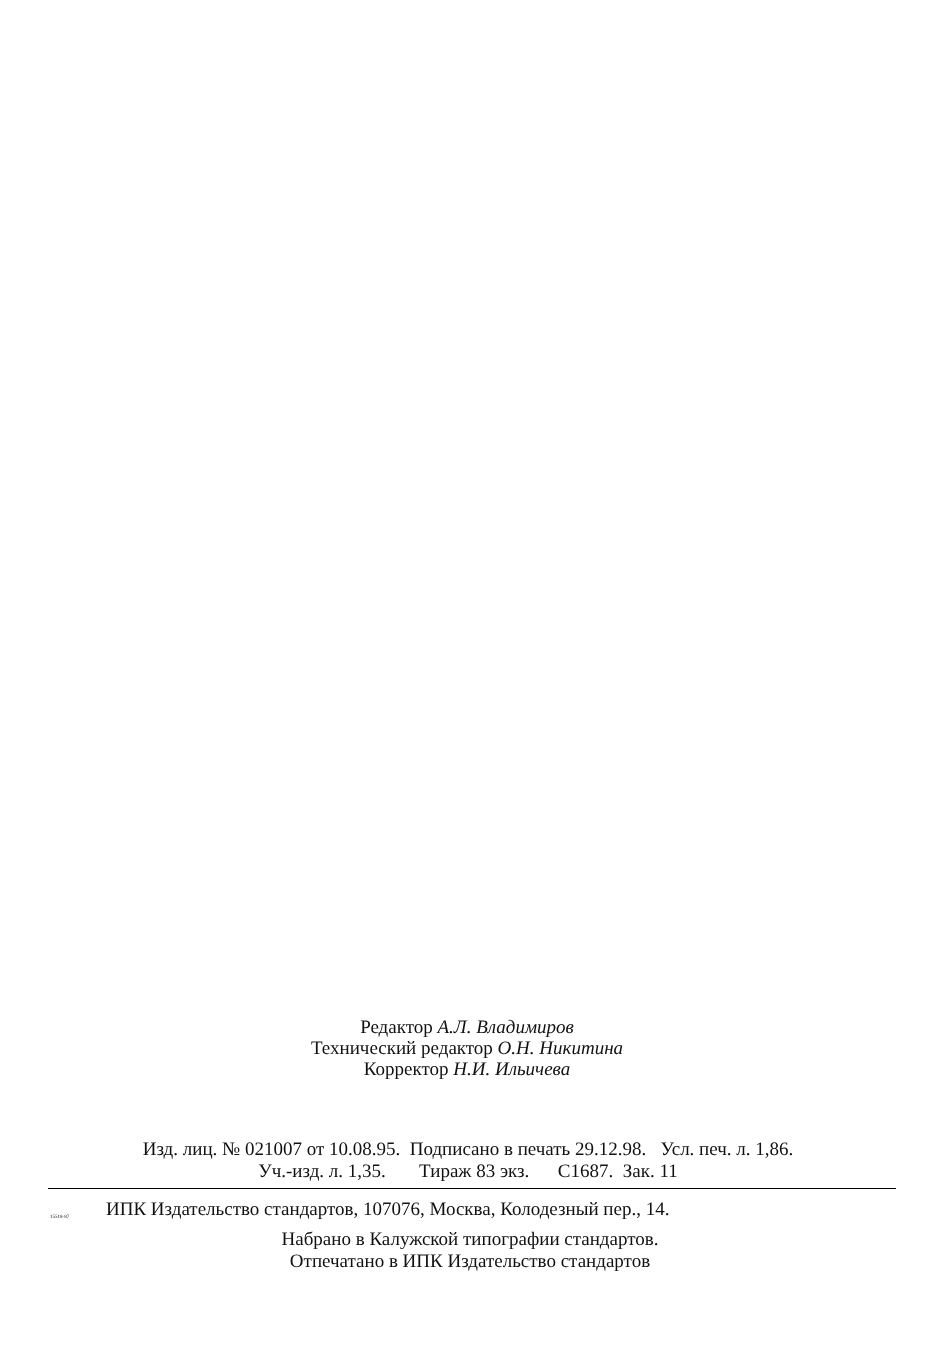Редактор А.Л. Владимиров
Технический редактор О.Н. Никитина
Корректор Н.И. Ильичева
Изд. лиц. № 021007 от 10.08.95. Подписано в печать 29.12.98. Усл. печ. л. 1,86.
Уч.-изд. л. 1,35. Тираж 83 экз. С1687. Зак. 11
15518-87 ИПК Издательство стандартов, 107076, Москва, Колодезный пер., 14.
Набрано в Калужской типографии стандартов.
Отпечатано в ИПК Издательство стандартов